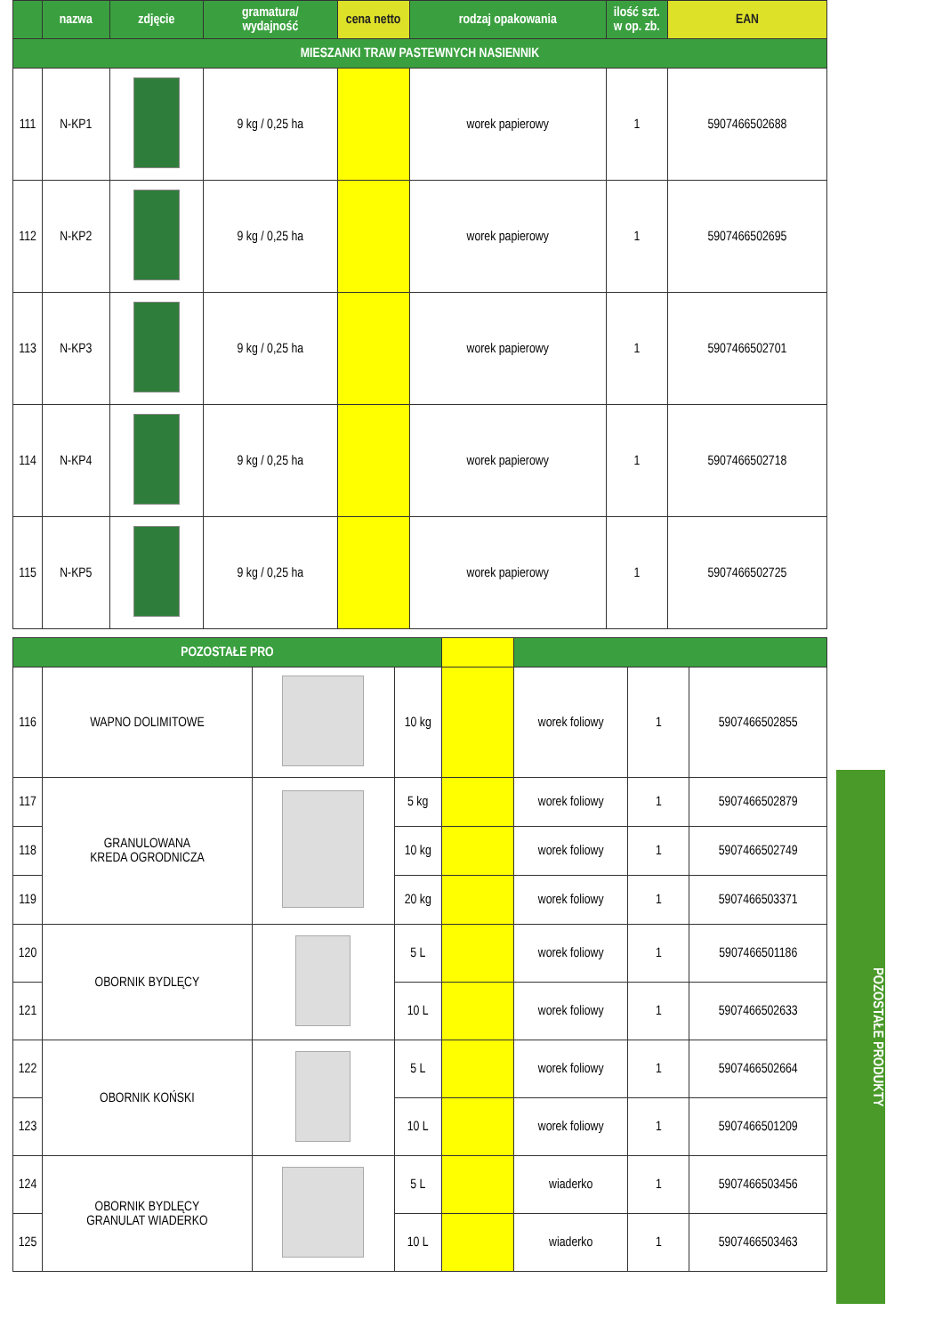| | nazwa | zdjęcie | gramatura/ wydajność | cena netto | rodzaj opakowania | ilość szt. w op. zb. | EAN |
| --- | --- | --- | --- | --- | --- | --- | --- |
| MIESZANKI TRAW PASTEWNYCH NASIENNIK | | | | | | | |
| 111 | N-KP1 | | 9 kg / 0,25 ha | | worek papierowy | 1 | 5907466502688 |
| 112 | N-KP2 | | 9 kg / 0,25 ha | | worek papierowy | 1 | 5907466502695 |
| 113 | N-KP3 | | 9 kg / 0,25 ha | | worek papierowy | 1 | 5907466502701 |
| 114 | N-KP4 | | 9 kg / 0,25 ha | | worek papierowy | 1 | 5907466502718 |
| 115 | N-KP5 | | 9 kg / 0,25 ha | | worek papierowy | 1 | 5907466502725 |
| POZOSTAŁE PRO | | | | | | | |
| --- | --- | --- | --- | --- | --- | --- | --- |
| 116 | WAPNO DOLIMITOWE | | 10 kg | | worek foliowy | 1 | 5907466502855 |
| 117 | GRANULOWANA KREDA OGRODNICZA | | 5 kg | | worek foliowy | 1 | 5907466502879 |
| 118 | | | 10 kg | | worek foliowy | 1 | 5907466502749 |
| 119 | | | 20 kg | | worek foliowy | 1 | 5907466503371 |
| 120 | OBORNIK BYDLĘCY | | 5 L | | worek foliowy | 1 | 5907466501186 |
| 121 | | | 10 L | | worek foliowy | 1 | 5907466502633 |
| 122 | OBORNIK KOŃSKI | | 5 L | | worek foliowy | 1 | 5907466502664 |
| 123 | | | 10 L | | worek foliowy | 1 | 5907466501209 |
| 124 | OBORNIK BYDLĘCY GRANULAT WIADERKO | | 5 L | | wiaderko | 1 | 5907466503456 |
| 125 | | | 10 L | | wiaderko | 1 | 5907466503463 |
POZOSTAŁE PRODUKTY